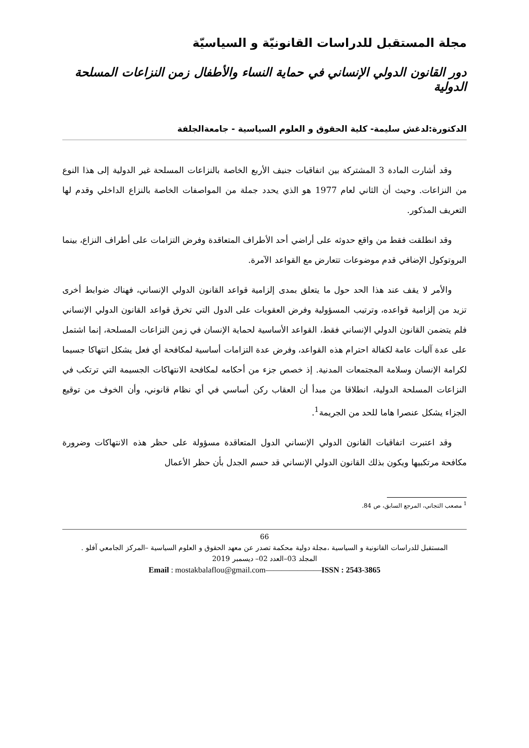مجلة المستقبل للدراسات القانونيّة و السياسيّة
دور القانون الدولي الإنساني في حماية النساء والأطفال زمن النزاعات المسلحة الدولية
الدكتورة:لدغش سليمة- كلية الحقوق و العلوم السياسية - جامعةالجلفة
وقد أشارت المادة 3 المشتركة بين اتفاقيات جنيف الأربع الخاصة بالنزاعات المسلحة غير الدولية إلى هذا النوع من النزاعات. وحيث أن الثاني لعام 1977 هو الذي يحدد جملة من المواصفات الخاصة بالنزاع الداخلي وقدم لها التعريف المذكور.
وقد انطلقت فقط من واقع حدوثه على أراضي أحد الأطراف المتعاقدة وفرض التزامات على أطراف النزاع، بينما البروتوكول الإضافي قدم موضوعات تتعارض مع القواعد الآمرة.
والأمر لا يقف عند هذا الحد حول ما يتعلق بمدى إلزامية قواعد القانون الدولي الإنساني، فهناك ضوابط أخرى تزيد من إلزامية قواعده، وترتيب المسؤولية وفرض العقوبات على الدول التي تخرق قواعد القانون الدولي الإنساني فلم يتضمن القانون الدولي الإنساني فقط، القواعد الأساسية لحماية الإنسان في زمن النزاعات المسلحة، إنما اشتمل على عدة آليات عامة لكفالة احترام هذه القواعد، وفرض عدة التزامات أساسية لمكافحة أي فعل يشكل انتهاكا جسيما لكرامة الإنسان وسلامة المجتمعات المدنية. إذ خصص جزء من أحكامه لمكافحة الانتهاكات الجسيمة التي ترتكب في النزاعات المسلحة الدولية، انطلاقا من مبدأ أن العقاب ركن أساسي في أي نظام قانوني، وأن الخوف من توقيع الجزاء يشكل عنصرا هاما للحد من الجريمة<sup>1</sup>.
وقد اعتبرت اتفاقيات القانون الدولي الإنساني الدول المتعاقدة مسؤولة على حظر هذه الانتهاكات وضرورة مكافحة مرتكبيها ويكون بذلك القانون الدولي الإنساني قد حسم الجدل بأن حظر الأعمال
<sup>1</sup> مصعب التجاني، المرجع السابق، ص 84.
66
المستقبل للدراسات القانونية و السياسية ،مجلة دولية محكمة تصدر عن معهد الحقوق و العلوم السياسية –المركز الجامعي آفلو .
المجلد 03–العدد 02– ديسمبر 2019
Email : mostakbalaflou@gmail.com———————ISSN : 2543-3865